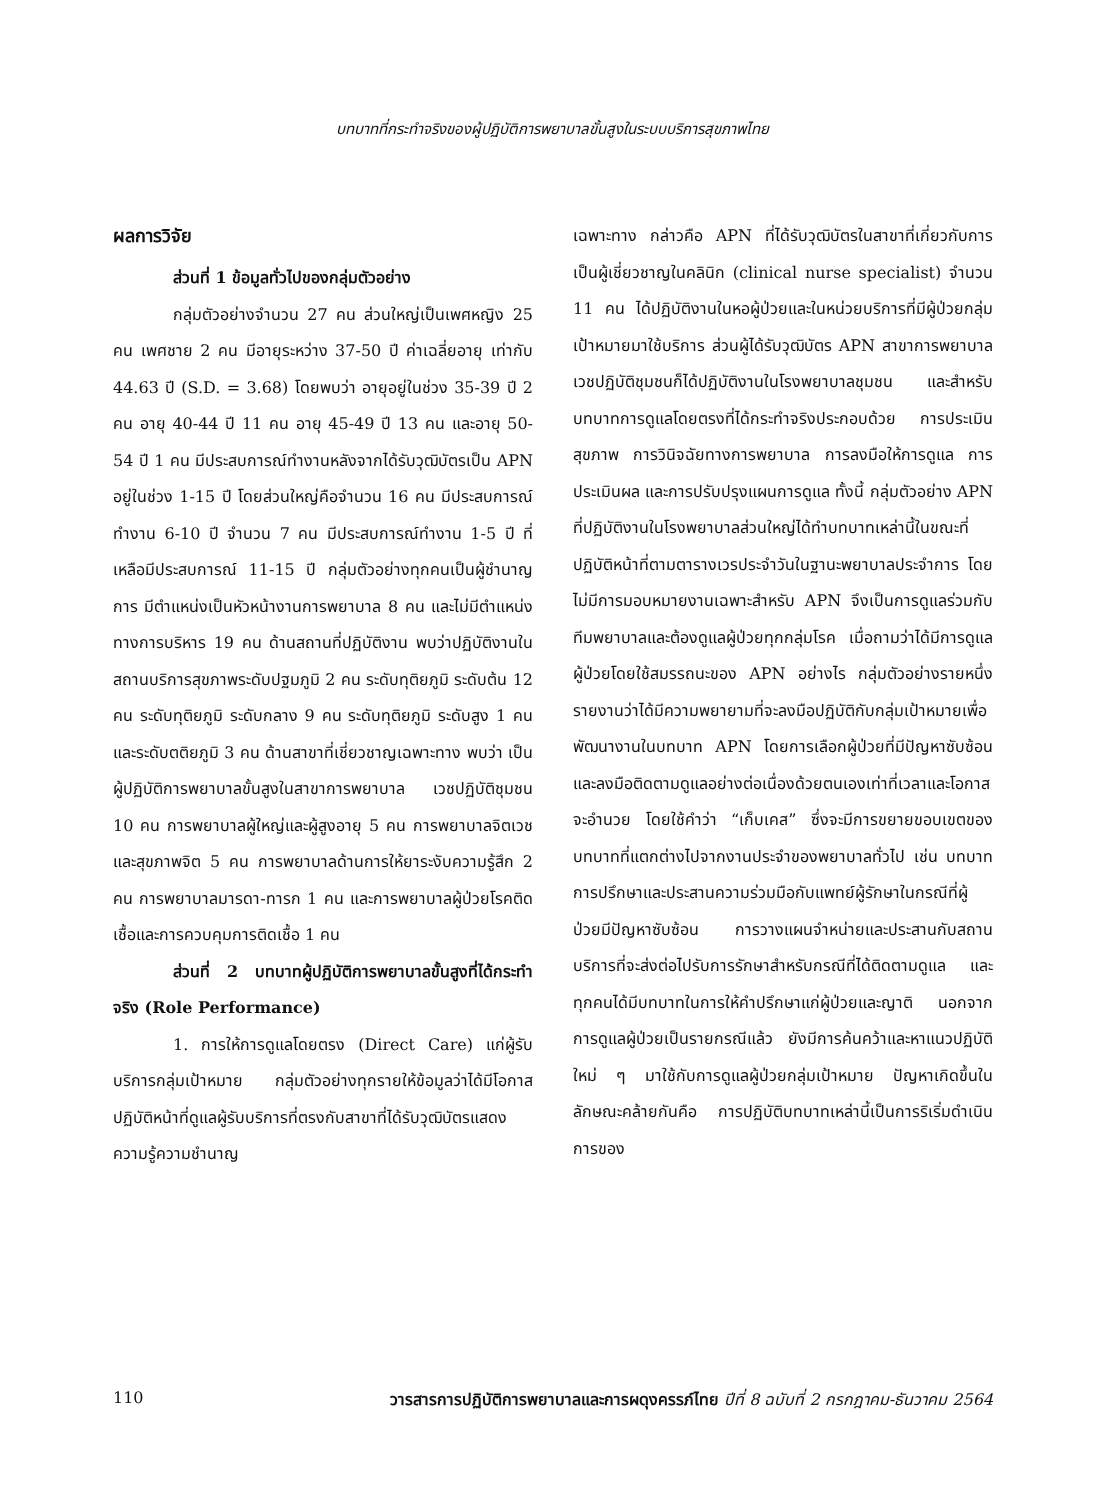บทบาทที่กระทำจริงของผู้ปฏิบัติการพยาบาลขั้นสูงในระบบบริการสุขภาพไทย
ผลการวิจัย
ส่วนที่ 1 ข้อมูลทั่วไปของกลุ่มตัวอย่าง
กลุ่มตัวอย่างจำนวน 27 คน ส่วนใหญ่เป็นเพศหญิง 25 คน เพศชาย 2 คน มีอายุระหว่าง 37-50 ปี ค่าเฉลี่ยอายุ เท่ากับ 44.63 ปี (S.D. = 3.68) โดยพบว่า อายุอยู่ในช่วง 35-39 ปี 2 คน อายุ 40-44 ปี 11 คน อายุ 45-49 ปี 13 คน และอายุ 50-54 ปี 1 คน มีประสบการณ์ทำงานหลังจากได้รับวุฒิบัตรเป็น APN อยู่ในช่วง 1-15 ปี โดยส่วนใหญ่คือจำนวน 16 คน มีประสบการณ์ทำงาน 6-10 ปี จำนวน 7 คน มีประสบการณ์ทำงาน 1-5 ปี ที่เหลือมีประสบการณ์ 11-15 ปี กลุ่มตัวอย่างทุกคนเป็นผู้ชำนาญการ มีตำแหน่งเป็นหัวหน้างานการพยาบาล 8 คน และไม่มีตำแหน่งทางการบริหาร 19 คน ด้านสถานที่ปฏิบัติงาน พบว่าปฏิบัติงานในสถานบริการสุขภาพระดับปฐมภูมิ 2 คน ระดับทุติยภูมิ ระดับต้น 12 คน ระดับทุติยภูมิ ระดับกลาง 9 คน ระดับทุติยภูมิ ระดับสูง 1 คน และระดับตติยภูมิ 3 คน ด้านสาขาที่เชี่ยวชาญเฉพาะทาง พบว่า เป็นผู้ปฏิบัติการพยาบาลขั้นสูงในสาขาการพยาบาล เวชปฏิบัติชุมชน 10 คน การพยาบาลผู้ใหญ่และผู้สูงอายุ 5 คน การพยาบาลจิตเวชและสุขภาพจิต 5 คน การพยาบาลด้านการให้ยาระงับความรู้สึก 2 คน การพยาบาลมารดา-ทารก 1 คน และการพยาบาลผู้ป่วยโรคติดเชื้อและการควบคุมการติดเชื้อ 1 คน
ส่วนที่ 2 บทบาทผู้ปฏิบัติการพยาบาลขั้นสูงที่ได้กระทำจริง (Role Performance)
1. การให้การดูแลโดยตรง (Direct Care) แก่ผู้รับบริการกลุ่มเป้าหมาย กลุ่มตัวอย่างทุกรายให้ข้อมูลว่าได้มีโอกาสปฏิบัติหน้าที่ดูแลผู้รับบริการที่ตรงกับสาขาที่ได้รับวุฒิบัตรแสดงความรู้ความชำนาญ
เฉพาะทาง กล่าวคือ APN ที่ได้รับวุฒิบัตรในสาขาที่เกี่ยวกับการเป็นผู้เชี่ยวชาญในคลินิก (clinical nurse specialist) จำนวน 11 คน ได้ปฏิบัติงานในหอผู้ป่วยและในหน่วยบริการที่มีผู้ป่วยกลุ่มเป้าหมายมาใช้บริการ ส่วนผู้ได้รับวุฒิบัตร APN สาขาการพยาบาลเวชปฏิบัติชุมชนก็ได้ปฏิบัติงานในโรงพยาบาลชุมชน และสำหรับบทบาทการดูแลโดยตรงที่ได้กระทำจริงประกอบด้วย การประเมินสุขภาพ การวินิจฉัยทางการพยาบาล การลงมือให้การดูแล การประเมินผล และการปรับปรุงแผนการดูแล ทั้งนี้ กลุ่มตัวอย่าง APN ที่ปฏิบัติงานในโรงพยาบาลส่วนใหญ่ได้ทำบทบาทเหล่านี้ในขณะที่ปฏิบัติหน้าที่ตามตารางเวรประจำวันในฐานะพยาบาลประจำการ โดยไม่มีการมอบหมายงานเฉพาะสำหรับ APN จึงเป็นการดูแลร่วมกับทีมพยาบาลและต้องดูแลผู้ป่วยทุกกลุ่มโรค เมื่อถามว่าได้มีการดูแลผู้ป่วยโดยใช้สมรรถนะของ APN อย่างไร กลุ่มตัวอย่างรายหนึ่งรายงานว่าได้มีความพยายามที่จะลงมือปฏิบัติกับกลุ่มเป้าหมายเพื่อพัฒนางานในบทบาท APN โดยการเลือกผู้ป่วยที่มีปัญหาซับซ้อน และลงมือติดตามดูแลอย่างต่อเนื่องด้วยตนเองเท่าที่เวลาและโอกาสจะอำนวย โดยใช้คำว่า “เก็บเคส” ซึ่งจะมีการขยายขอบเขตของบทบาทที่แตกต่างไปจากงานประจำของพยาบาลทั่วไป เช่น บทบาทการปรึกษาและประสานความร่วมมือกับแพทย์ผู้รักษาในกรณีที่ผู้ป่วยมีปัญหาซับซ้อน การวางแผนจำหน่ายและประสานกับสถานบริการที่จะส่งต่อไปรับการรักษาสำหรับกรณีที่ได้ติดตามดูแล และทุกคนได้มีบทบาทในการให้คำปรึกษาแก่ผู้ป่วยและญาติ นอกจากการดูแลผู้ป่วยเป็นรายกรณีแล้ว ยังมีการค้นคว้าและหาแนวปฏิบัติใหม่ ๆ มาใช้กับการดูแลผู้ป่วยกลุ่มเป้าหมาย ปัญหาเกิดขึ้นในลักษณะคล้ายกันคือ การปฏิบัติบทบาทเหล่านี้เป็นการริเริ่มดำเนินการของ
110 วารสารการปฏิบัติการพยาบาลและการผดุงครรภ์ไทย ปีที่ 8 ฉบับที่ 2 กรกฎาคม-ธันวาคม 2564